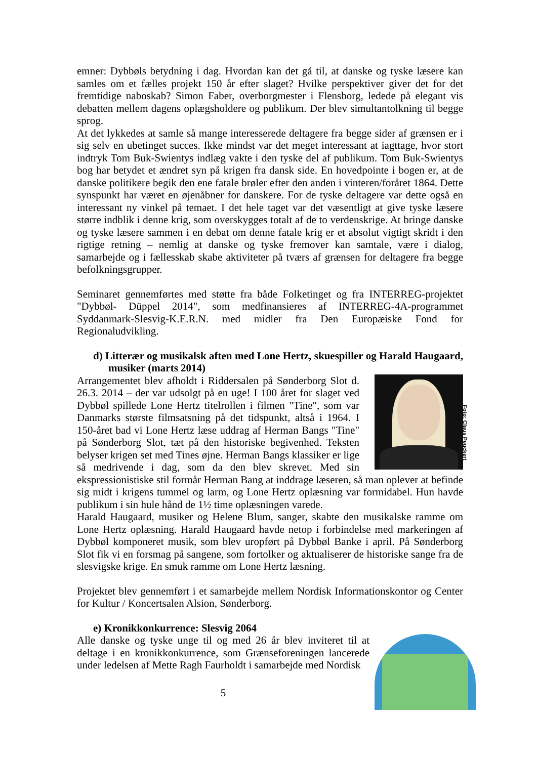emner: Dybbøls betydning i dag. Hvordan kan det gå til, at danske og tyske læsere kan samles om et fælles projekt 150 år efter slaget? Hvilke perspektiver giver det for det fremtidige naboskab? Simon Faber, overborgmester i Flensborg, ledede på elegant vis debatten mellem dagens oplægsholdere og publikum. Der blev simultantolkning til begge sprog.
At det lykkedes at samle så mange interesserede deltagere fra begge sider af grænsen er i sig selv en ubetinget succes. Ikke mindst var det meget interessant at iagttage, hvor stort indtryk Tom Buk-Swientys indlæg vakte i den tyske del af publikum. Tom Buk-Swientys bog har betydet et ændret syn på krigen fra dansk side. En hovedpointe i bogen er, at de danske politikere begik den ene fatale brøler efter den anden i vinteren/foråret 1864. Dette synspunkt har været en øjenåbner for danskere. For de tyske deltagere var dette også en interessant ny vinkel på temaet. I det hele taget var det væsentligt at give tyske læsere større indblik i denne krig, som overskygges totalt af de to verdenskrige. At bringe danske og tyske læsere sammen i en debat om denne fatale krig er et absolut vigtigt skridt i den rigtige retning – nemlig at danske og tyske fremover kan samtale, være i dialog, samarbejde og i fællesskab skabe aktiviteter på tværs af grænsen for deltagere fra begge befolkningsgrupper.
Seminaret gennemførtes med støtte fra både Folketinget og fra INTERREG-projektet "Dybbøl- Düppel 2014", som medfinansieres af INTERREG-4A-programmet Syddanmark-Slesvig-K.E.R.N. med midler fra Den Europæiske Fond for Regionaludvikling.
d) Litterær og musikalsk aften med Lone Hertz, skuespiller og Harald Haugaard, musiker (marts 2014)
Foto: Claus Peuckert
Arrangementet blev afholdt i Riddersalen på Sønderborg Slot d. 26.3. 2014 – der var udsolgt på en uge! I 100 året for slaget ved Dybbøl spillede Lone Hertz titelrollen i filmen "Tine", som var Danmarks største filmsatsning på det tidspunkt, altså i 1964. I 150-året bad vi Lone Hertz læse uddrag af Herman Bangs "Tine" på Sønderborg Slot, tæt på den historiske begivenhed. Teksten belyser krigen set med Tines øjne. Herman Bangs klassiker er lige så medrivende i dag, som da den blev skrevet. Med sin ekspressionistiske stil formår Herman Bang at inddrage læseren, så man oplever at befinde sig midt i krigens tummel og larm, og Lone Hertz oplæsning var formidabel. Hun havde publikum i sin hule hånd de 1½ time oplæsningen varede.
Harald Haugaard, musiker og Helene Blum, sanger, skabte den musikalske ramme om Lone Hertz oplæsning. Harald Haugaard havde netop i forbindelse med markeringen af Dybbøl komponeret musik, som blev uropført på Dybbøl Banke i april. På Sønderborg Slot fik vi en forsmag på sangene, som fortolker og aktualiserer de historiske sange fra de slesvigske krige. En smuk ramme om Lone Hertz læsning.
Projektet blev gennemført i et samarbejde mellem Nordisk Informationskontor og Center for Kultur / Koncertsalen Alsion, Sønderborg.
e) Kronikkonkurrence: Slesvig 2064
Alle danske og tyske unge til og med 26 år blev inviteret til at deltage i en kronikkonkurrence, som Grænseforeningen lancerede under ledelsen af Mette Ragh Faurholdt i samarbejde med Nordisk
5